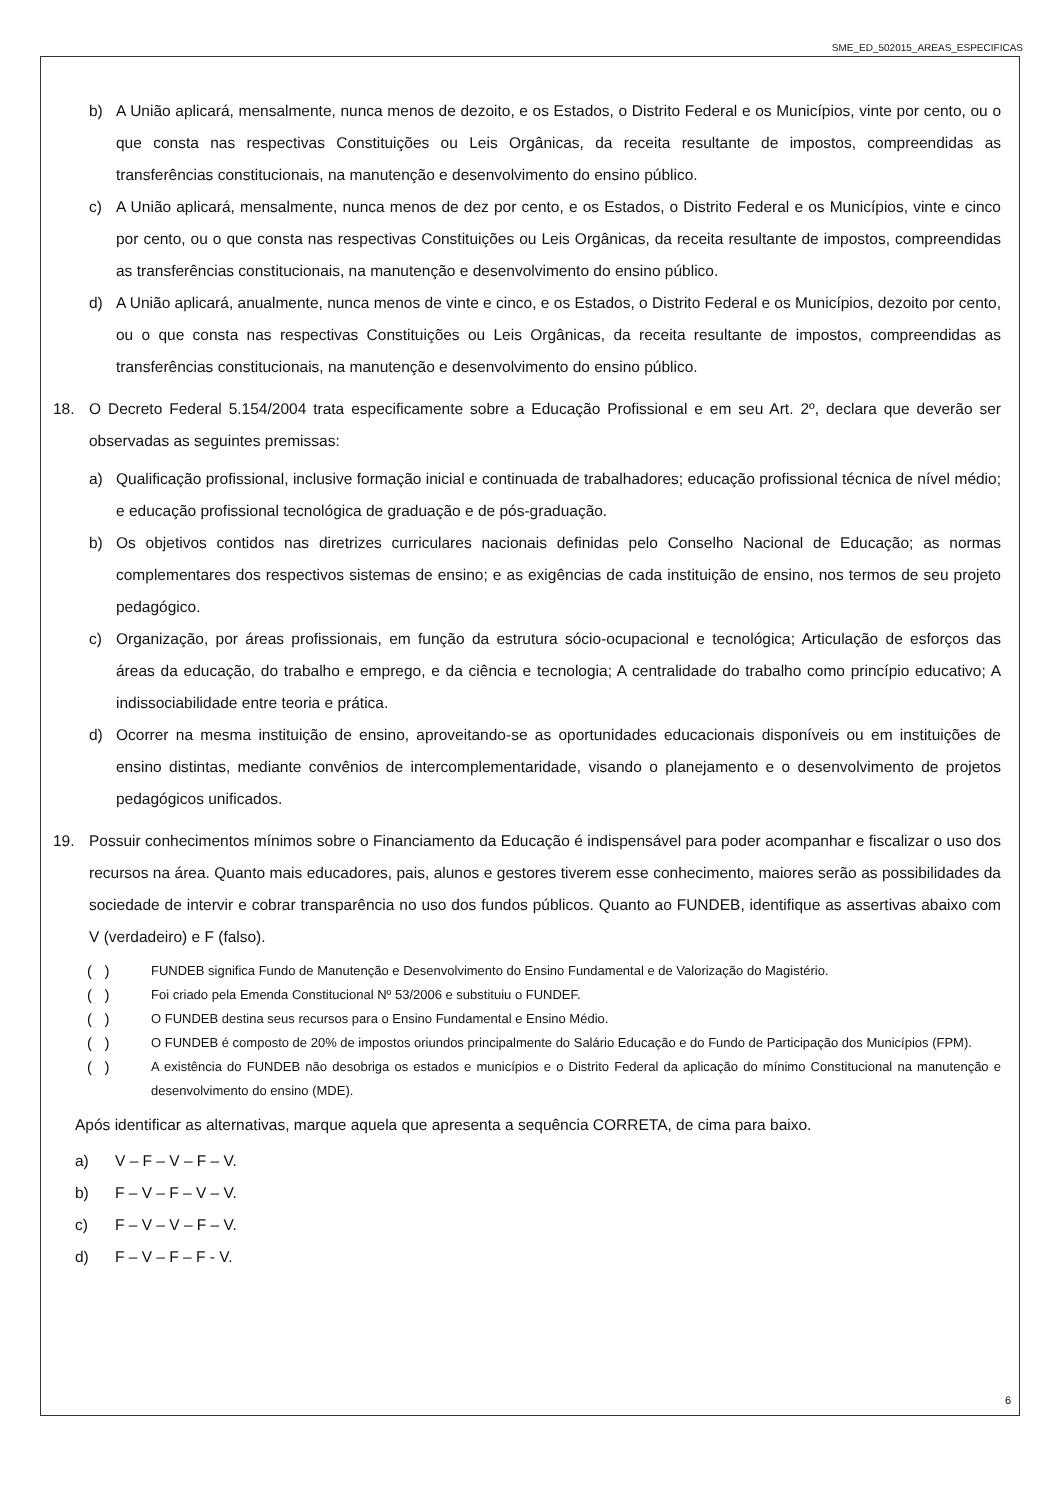SME_ED_502015_AREAS_ESPECIFICAS
b) A União aplicará, mensalmente, nunca menos de dezoito, e os Estados, o Distrito Federal e os Municípios, vinte por cento, ou o que consta nas respectivas Constituições ou Leis Orgânicas, da receita resultante de impostos, compreendidas as transferências constitucionais, na manutenção e desenvolvimento do ensino público.
c) A União aplicará, mensalmente, nunca menos de dez por cento, e os Estados, o Distrito Federal e os Municípios, vinte e cinco por cento, ou o que consta nas respectivas Constituições ou Leis Orgânicas, da receita resultante de impostos, compreendidas as transferências constitucionais, na manutenção e desenvolvimento do ensino público.
d) A União aplicará, anualmente, nunca menos de vinte e cinco, e os Estados, o Distrito Federal e os Municípios, dezoito por cento, ou o que consta nas respectivas Constituições ou Leis Orgânicas, da receita resultante de impostos, compreendidas as transferências constitucionais, na manutenção e desenvolvimento do ensino público.
18. O Decreto Federal 5.154/2004 trata especificamente sobre a Educação Profissional e em seu Art. 2º, declara que deverão ser observadas as seguintes premissas:
a) Qualificação profissional, inclusive formação inicial e continuada de trabalhadores; educação profissional técnica de nível médio; e educação profissional tecnológica de graduação e de pós-graduação.
b) Os objetivos contidos nas diretrizes curriculares nacionais definidas pelo Conselho Nacional de Educação; as normas complementares dos respectivos sistemas de ensino; e as exigências de cada instituição de ensino, nos termos de seu projeto pedagógico.
c) Organização, por áreas profissionais, em função da estrutura sócio-ocupacional e tecnológica; Articulação de esforços das áreas da educação, do trabalho e emprego, e da ciência e tecnologia; A centralidade do trabalho como princípio educativo; A indissociabilidade entre teoria e prática.
d) Ocorrer na mesma instituição de ensino, aproveitando-se as oportunidades educacionais disponíveis ou em instituições de ensino distintas, mediante convênios de intercomplementaridade, visando o planejamento e o desenvolvimento de projetos pedagógicos unificados.
19. Possuir conhecimentos mínimos sobre o Financiamento da Educação é indispensável para poder acompanhar e fiscalizar o uso dos recursos na área. Quanto mais educadores, pais, alunos e gestores tiverem esse conhecimento, maiores serão as possibilidades da sociedade de intervir e cobrar transparência no uso dos fundos públicos. Quanto ao FUNDEB, identifique as assertivas abaixo com V (verdadeiro) e F (falso).
( ) FUNDEB significa Fundo de Manutenção e Desenvolvimento do Ensino Fundamental e de Valorização do Magistério.
( ) Foi criado pela Emenda Constitucional Nº 53/2006 e substituiu o FUNDEF.
( ) O FUNDEB destina seus recursos para o Ensino Fundamental e Ensino Médio.
( ) O FUNDEB é composto de 20% de impostos oriundos principalmente do Salário Educação e do Fundo de Participação dos Municípios (FPM).
( ) A existência do FUNDEB não desobriga os estados e municípios e o Distrito Federal da aplicação do mínimo Constitucional na manutenção e desenvolvimento do ensino (MDE).
Após identificar as alternativas, marque aquela que apresenta a sequência CORRETA, de cima para baixo.
a) V – F – V – F – V.
b) F – V – F – V – V.
c) F – V – V – F – V.
d) F – V – F – F - V.
6